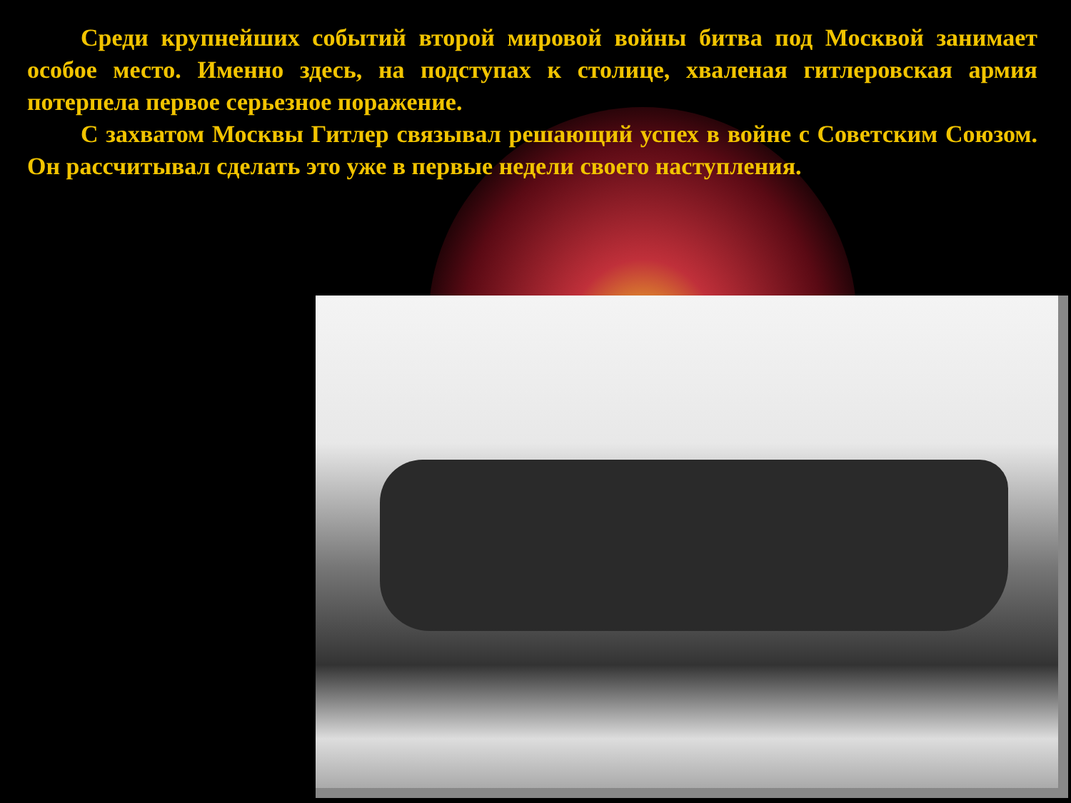Среди крупнейших событий второй мировой войны битва под Москвой занимает особое место. Именно здесь, на подступах к столице, хваленая гитлеровская армия потерпела первое серьезное поражение.
С захватом Москвы Гитлер связывал решающий успех в войне с Советским Союзом. Он рассчитывал сделать это уже в первые недели своего наступления.